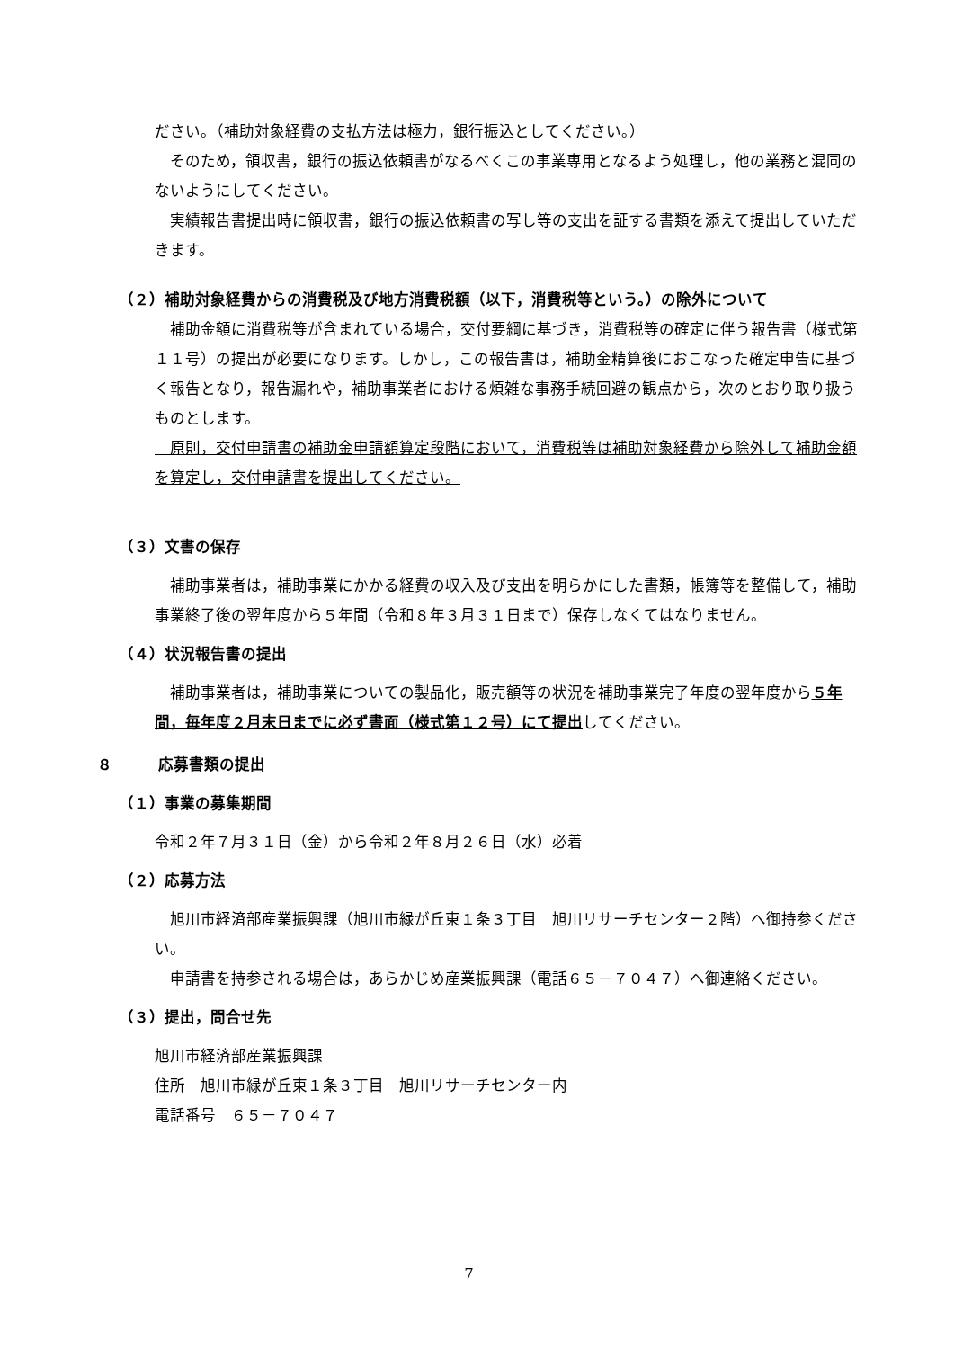ださい。（補助対象経費の支払方法は極力，銀行振込としてください。）
そのため，領収書，銀行の振込依頼書がなるべくこの事業専用となるよう処理し，他の業務と混同のないようにしてください。
実績報告書提出時に領収書，銀行の振込依頼書の写し等の支出を証する書類を添えて提出していただきます。
（２）補助対象経費からの消費税及び地方消費税額（以下，消費税等という。）の除外について
補助金額に消費税等が含まれている場合，交付要綱に基づき，消費税等の確定に伴う報告書（様式第１１号）の提出が必要になります。しかし，この報告書は，補助金精算後におこなった確定申告に基づく報告となり，報告漏れや，補助事業者における煩雑な事務手続回避の観点から，次のとおり取り扱うものとします。
　原則，交付申請書の補助金申請額算定段階において，消費税等は補助対象経費から除外して補助金額を算定し，交付申請書を提出してください。
（３）文書の保存
補助事業者は，補助事業にかかる経費の収入及び支出を明らかにした書類，帳簿等を整備して，補助事業終了後の翌年度から５年間（令和８年３月３１日まで）保存しなくてはなりません。
（４）状況報告書の提出
補助事業者は，補助事業についての製品化，販売額等の状況を補助事業完了年度の翌年度から５年間，毎年度２月末日までに必ず書面（様式第１２号）にて提出してください。
８　　　応募書類の提出
（１）事業の募集期間
令和２年７月３１日（金）から令和２年８月２６日（水）必着
（２）応募方法
旭川市経済部産業振興課（旭川市緑が丘東１条３丁目　旭川リサーチセンター２階）へ御持参ください。
申請書を持参される場合は，あらかじめ産業振興課（電話６５－７０４７）へ御連絡ください。
（３）提出，問合せ先
旭川市経済部産業振興課
住所　旭川市緑が丘東１条３丁目　旭川リサーチセンター内
電話番号　６５－７０４７
7